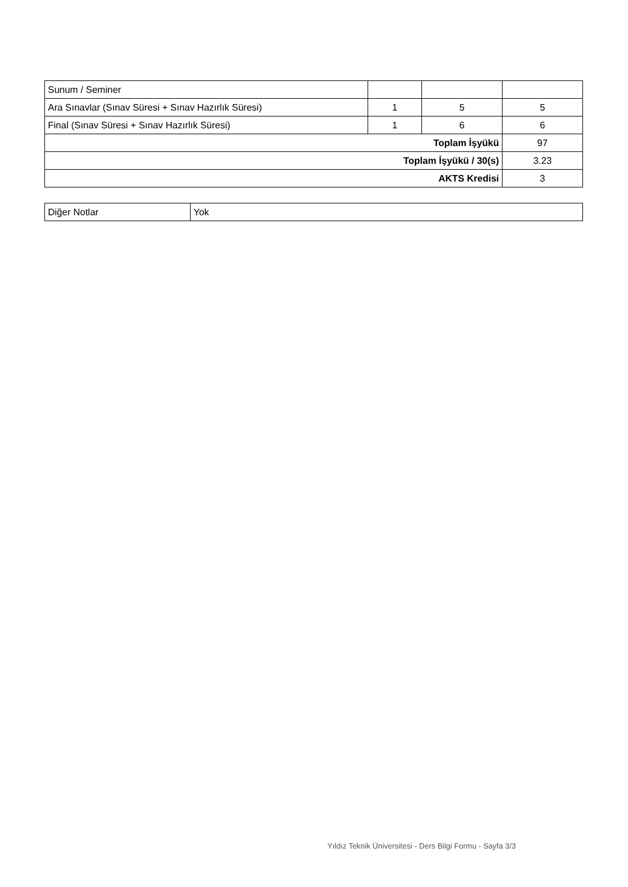| Sunum / Seminer | | | |
| Ara Sınavlar (Sınav Süresi + Sınav Hazırlık Süresi) | 1 | 5 | 5 |
| Final (Sınav Süresi + Sınav Hazırlık Süresi) | 1 | 6 | 6 |
| Toplam İşyükü | | | 97 |
| Toplam İşyükü / 30(s) | | | 3.23 |
| AKTS Kredisi | | | 3 |
| Diğer Notlar | Yok |
Yıldız Teknik Üniversitesi - Ders Bilgi Formu - Sayfa 3/3